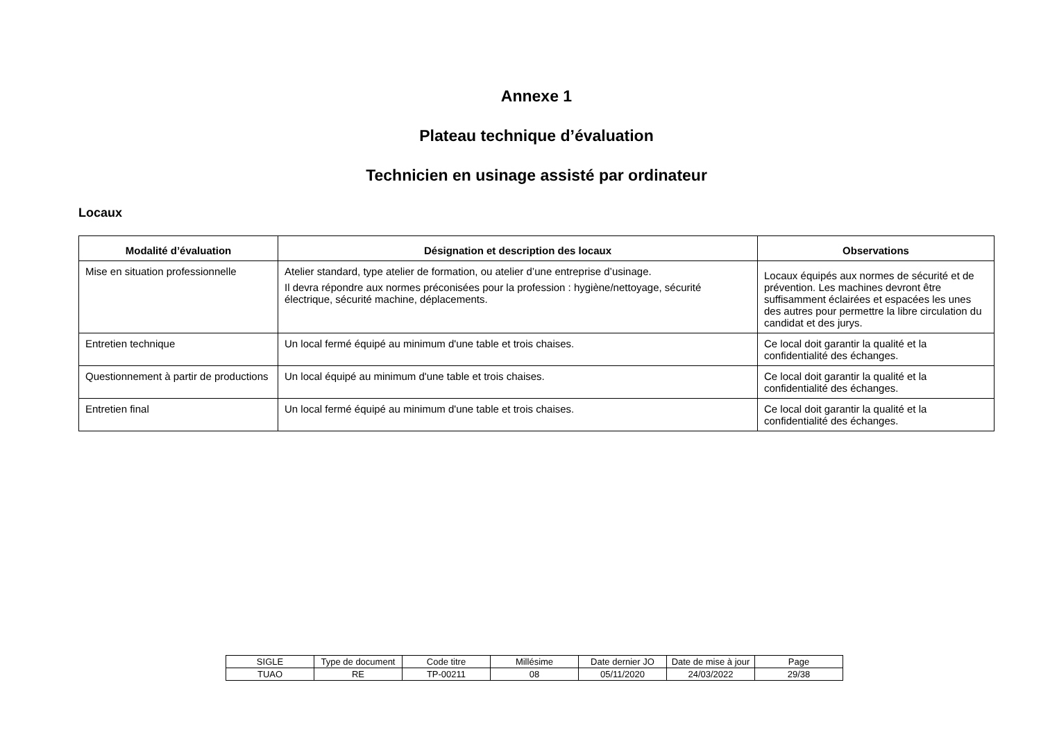Annexe 1
Plateau technique d’évaluation
Technicien en usinage assisté par ordinateur
Locaux
| Modalité d’évaluation | Désignation et description des locaux | Observations |
| --- | --- | --- |
| Mise en situation professionnelle | Atelier standard, type atelier de formation, ou atelier d’une entreprise d’usinage. Il devra répondre aux normes préconisées pour la profession : hygiène/nettoyage, sécurité électrique, sécurité machine, déplacements. | Locaux équipés aux normes de sécurité et de prévention. Les machines devront être suffisamment éclairées et espacées les unes des autres pour permettre la libre circulation du candidat et des jurys. |
| Entretien technique | Un local fermé équipé au minimum d'une table et trois chaises. | Ce local doit garantir la qualité et la confidentialité des échanges. |
| Questionnement à partir de productions | Un local équipé au minimum d'une table et trois chaises. | Ce local doit garantir la qualité et la confidentialité des échanges. |
| Entretien final | Un local fermé équipé au minimum d'une table et trois chaises. | Ce local doit garantir la qualité et la confidentialité des échanges. |
| SIGLE | Type de document | Code titre | Millésime | Date dernier JO | Date de mise à jour | Page |
| TUAO | RE | TP-00211 | 08 | 05/11/2020 | 24/03/2022 | 29/38 |